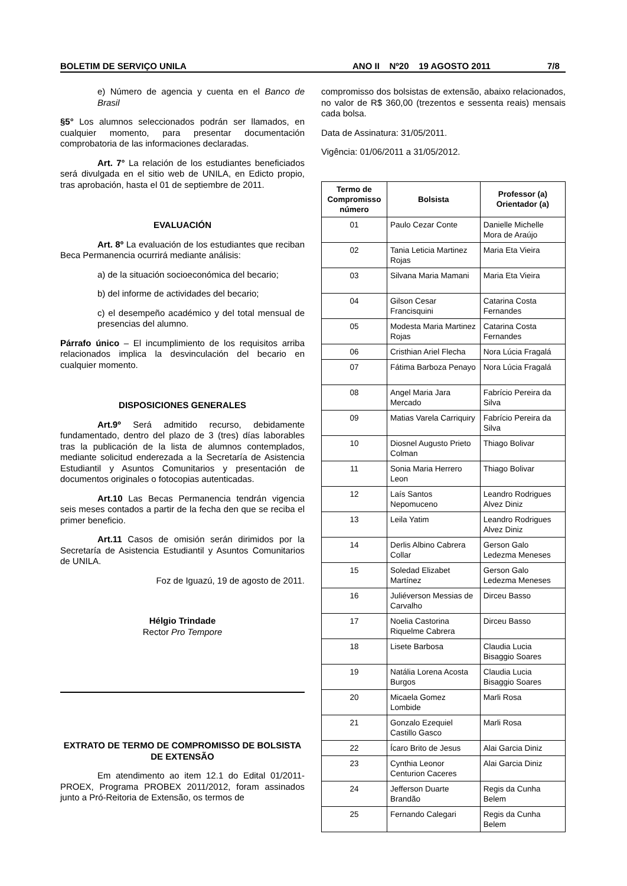BOLETIM DE SERVIÇO UNILA ANO II Nº20 19 AGOSTO 2011 7/8
e) Número de agencia y cuenta en el Banco de Brasil
§5° Los alumnos seleccionados podrán ser llamados, en cualquier momento, para presentar documentación comprobatoria de las informaciones declaradas.
Art. 7° La relación de los estudiantes beneficiados será divulgada en el sitio web de UNILA, en Edicto propio, tras aprobación, hasta el 01 de septiembre de 2011.
EVALUACIÓN
Art. 8º La evaluación de los estudiantes que reciban Beca Permanencia ocurrirá mediante análisis:
a) de la situación socioeconómica del becario;
b) del informe de actividades del becario;
c) el desempeño académico y del total mensual de presencias del alumno.
Párrafo único – El incumplimiento de los requisitos arriba relacionados implica la desvinculación del becario en cualquier momento.
DISPOSICIONES GENERALES
Art.9º Será admitido recurso, debidamente fundamentado, dentro del plazo de 3 (tres) días laborables tras la publicación de la lista de alumnos contemplados, mediante solicitud enderezada a la Secretaría de Asistencia Estudiantil y Asuntos Comunitarios y presentación de documentos originales o fotocopias autenticadas.
Art.10 Las Becas Permanencia tendrán vigencia seis meses contados a partir de la fecha den que se reciba el primer beneficio.
Art.11 Casos de omisión serán dirimidos por la Secretaría de Asistencia Estudiantil y Asuntos Comunitarios de UNILA.
Foz de Iguazú, 19 de agosto de 2011.
Hélgio Trindade
Rector Pro Tempore
EXTRATO DE TERMO DE COMPROMISSO DE BOLSISTA DE EXTENSÃO
Em atendimento ao item 12.1 do Edital 01/2011-PROEX, Programa PROBEX 2011/2012, foram assinados junto a Pró-Reitoria de Extensão, os termos de
compromisso dos bolsistas de extensão, abaixo relacionados, no valor de R$ 360,00 (trezentos e sessenta reais) mensais cada bolsa.
Data de Assinatura: 31/05/2011.
Vigência: 01/06/2011 a 31/05/2012.
| Termo de Compromisso número | Bolsista | Professor (a) Orientador (a) |
| --- | --- | --- |
| 01 | Paulo Cezar Conte | Danielle Michelle Mora de Araújo |
| 02 | Tania Leticia Martinez Rojas | Maria Eta Vieira |
| 03 | Silvana Maria Mamani | Maria Eta Vieira |
| 04 | Gilson Cesar Francisquini | Catarina Costa Fernandes |
| 05 | Modesta Maria Martinez Rojas | Catarina Costa Fernandes |
| 06 | Cristhian Ariel Flecha | Nora Lúcia Fragalá |
| 07 | Fátima Barboza Penayo | Nora Lúcia Fragalá |
| 08 | Angel Maria Jara Mercado | Fabrício Pereira da Silva |
| 09 | Matias Varela Carriquiry | Fabrício Pereira da Silva |
| 10 | Diosnel Augusto Prieto Colman | Thiago Bolivar |
| 11 | Sonia Maria Herrero Leon | Thiago Bolivar |
| 12 | Laís Santos Nepomuceno | Leandro Rodrigues Alvez Diniz |
| 13 | Leila Yatim | Leandro Rodrigues Alvez Diniz |
| 14 | Derlis Albino Cabrera Collar | Gerson Galo Ledezma Meneses |
| 15 | Soledad Elizabet Martínez | Gerson Galo Ledezma Meneses |
| 16 | Juliéverson Messias de Carvalho | Dirceu Basso |
| 17 | Noelia Castorina Riquelme Cabrera | Dirceu Basso |
| 18 | Lisete Barbosa | Claudia Lucia Bisaggio Soares |
| 19 | Natália Lorena Acosta Burgos | Claudia Lucia Bisaggio Soares |
| 20 | Micaela Gomez Lombide | Marli Rosa |
| 21 | Gonzalo Ezequiel Castillo Gasco | Marli Rosa |
| 22 | Ícaro Brito de Jesus | Alai Garcia Diniz |
| 23 | Cynthia Leonor Centurion Caceres | Alai Garcia Diniz |
| 24 | Jefferson Duarte Brandão | Regis da Cunha Belem |
| 25 | Fernando Calegari | Regis da Cunha Belem |